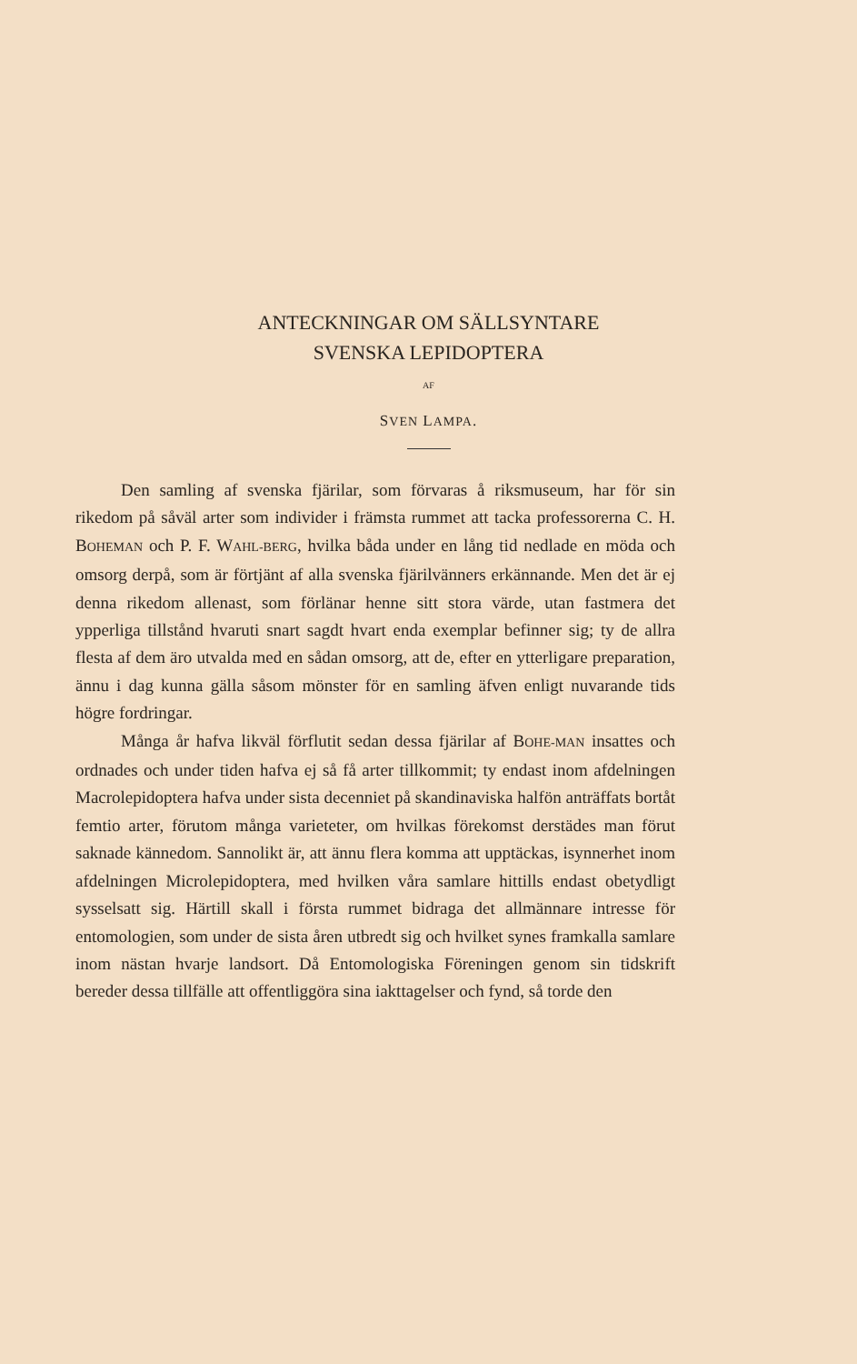ANTECKNINGAR OM SÄLLSYNTARE
SVENSKA LEPIDOPTERA
AF
SVEN LAMPA.
Den samling af svenska fjärilar, som förvaras å riksmuseum, har för sin rikedom på såväl arter som individer i främsta rummet att tacka professorerna C. H. BOHEMAN och P. F. WAHL-BERG, hvilka båda under en lång tid nedlade en möda och omsorg derpå, som är förtjänt af alla svenska fjärilvänners erkännande. Men det är ej denna rikedom allenast, som förlänar henne sitt stora värde, utan fastmera det ypperliga tillstånd hvaruti snart sagdt hvart enda exemplar befinner sig; ty de allra flesta af dem äro utvalda med en sådan omsorg, att de, efter en ytterligare preparation, ännu i dag kunna gälla såsom mönster för en samling äfven enligt nuvarande tids högre fordringar.
Många år hafva likväl förflutit sedan dessa fjärilar af BOHE-MAN insattes och ordnades och under tiden hafva ej så få arter tillkommit; ty endast inom afdelningen Macrolepidoptera hafva under sista decenniet på skandinaviska halfön anträffats bortåt femtio arter, förutom många varieteter, om hvilkas förekomst derstädes man förut saknade kännedom. Sannolikt är, att ännu flera komma att upptäckas, isynnerhet inom afdelningen Microlepidoptera, med hvilken våra samlare hittills endast obetydligt sysselsatt sig. Härtill skall i första rummet bidraga det allmännare intresse för entomologien, som under de sista åren utbredt sig och hvilket synes framkalla samlare inom nästan hvarje landsort. Då Entomologiska Föreningen genom sin tidskrift bereder dessa tillfälle att offentliggöra sina iakttagelser och fynd, så torde den